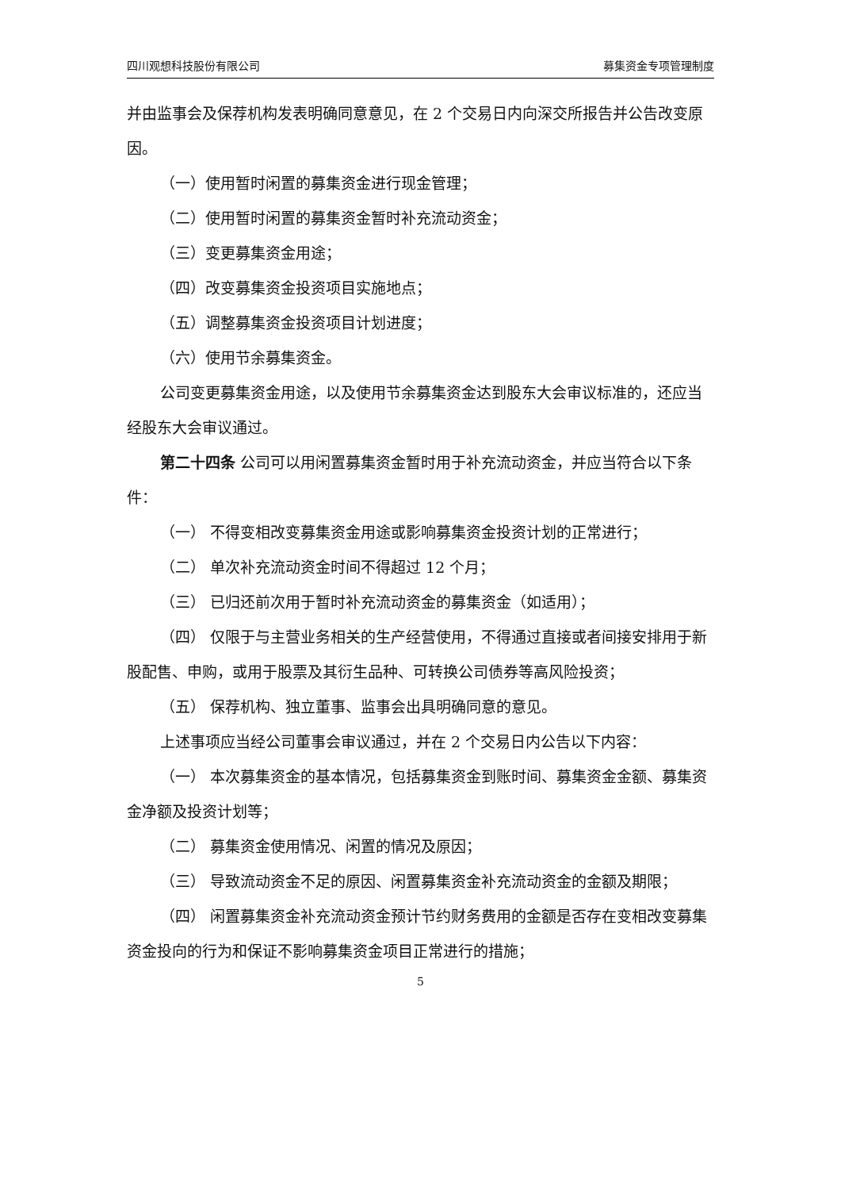四川观想科技股份有限公司 募集资金专项管理制度
并由监事会及保荐机构发表明确同意意见，在 2 个交易日内向深交所报告并公告改变原因。
（一）使用暂时闲置的募集资金进行现金管理；
（二）使用暂时闲置的募集资金暂时补充流动资金；
（三）变更募集资金用途；
（四）改变募集资金投资项目实施地点；
（五）调整募集资金投资项目计划进度；
（六）使用节余募集资金。
公司变更募集资金用途，以及使用节余募集资金达到股东大会审议标准的，还应当经股东大会审议通过。
第二十四条 公司可以用闲置募集资金暂时用于补充流动资金，并应当符合以下条件：
（一） 不得变相改变募集资金用途或影响募集资金投资计划的正常进行；
（二） 单次补充流动资金时间不得超过 12 个月；
（三） 已归还前次用于暂时补充流动资金的募集资金（如适用）；
（四） 仅限于与主营业务相关的生产经营使用，不得通过直接或者间接安排用于新股配售、申购，或用于股票及其衍生品种、可转换公司债券等高风险投资；
（五） 保荐机构、独立董事、监事会出具明确同意的意见。
上述事项应当经公司董事会审议通过，并在 2 个交易日内公告以下内容：
（一） 本次募集资金的基本情况，包括募集资金到账时间、募集资金金额、募集资金净额及投资计划等；
（二） 募集资金使用情况、闲置的情况及原因；
（三） 导致流动资金不足的原因、闲置募集资金补充流动资金的金额及期限；
（四） 闲置募集资金补充流动资金预计节约财务费用的金额是否存在变相改变募集资金投向的行为和保证不影响募集资金项目正常进行的措施；
5